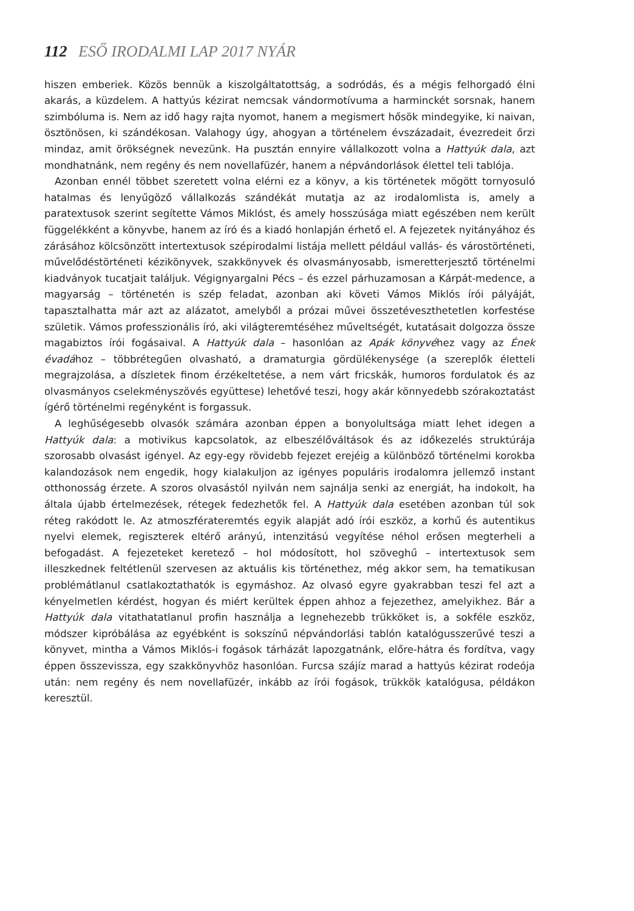112 ESŐ IRODALMI LAP 2017 NYÁR
hiszen emberiek. Közös bennük a kiszolgáltatottság, a sodródás, és a mégis felhorgadó élni akarás, a küzdelem. A hattyús kézirat nemcsak vándormotívuma a harminckét sorsnak, hanem szimbóluma is. Nem az idő hagy rajta nyomot, hanem a megismert hősök mindegyike, ki naivan, ösztönösen, ki szándékosan. Valahogy úgy, ahogyan a történelem évszázadait, évezredeit őrzi mindaz, amit örökségnek nevezünk. Ha pusztán ennyire vállalkozott volna a Hattyúk dala, azt mondhatnánk, nem regény és nem novellafüzér, hanem a népvándorlások élettel teli tablója.
Azonban ennél többet szeretett volna elérni ez a könyv, a kis történetek mögött tornyosuló hatalmas és lenyűgöző vállalkozás szándékát mutatja az az irodalomlista is, amely a paratextusok szerint segítette Vámos Miklóst, és amely hosszúsága miatt egészében nem került függelékként a könyvbe, hanem az író és a kiadó honlapján érhető el. A fejezetek nyitányához és zárásához kölcsönzött intertextusok szépirodalmi listája mellett például vallás- és várostörténeti, művelődéstörténeti kézikönyvek, szakkönyvek és olvasmányosabb, ismeretterjesztő történelmi kiadványok tucatjait találjuk. Végignyargalni Pécs – és ezzel párhuzamosan a Kárpát-medence, a magyarság – történetén is szép feladat, azonban aki követi Vámos Miklós írói pályáját, tapasztalhatta már azt az alázatot, amelyből a prózai művei összetéveszthetetlen korfestése születik. Vámos professzionális író, aki világteremtéséhez műveltségét, kutatásait dolgozza össze magabiztos írói fogásaival. A Hattyúk dala – hasonlóan az Apák könyvéhez vagy az Ének évadához – többrétegűen olvasható, a dramaturgia gördülékenysége (a szereplők életteli megrajzolása, a díszletek finom érzékeltetése, a nem várt fricskák, humoros fordulatok és az olvasmányos cselekményszövés együttese) lehetővé teszi, hogy akár könnyedebb szórakoztatást ígérő történelmi regényként is forgassuk.
A leghűségesebb olvasók számára azonban éppen a bonyolultsága miatt lehet idegen a Hattyúk dala: a motivikus kapcsolatok, az elbeszélőváltások és az időkezelés struktúrája szorosabb olvasást igényel. Az egy-egy rövidebb fejezet erejéig a különböző történelmi korokba kalandozások nem engedik, hogy kialakuljon az igényes populáris irodalomra jellemző instant otthonosság érzete. A szoros olvasástól nyilván nem sajnálja senki az energiát, ha indokolt, ha általa újabb értelmezések, rétegek fedezhetők fel. A Hattyúk dala esetében azonban túl sok réteg rakódott le. Az atmoszférateremtés egyik alapját adó írói eszköz, a korhű és autentikus nyelvi elemek, regiszterek eltérő arányú, intenzitású vegyítése néhol erősen megterheli a befogadást. A fejezeteket keretező – hol módosított, hol szöveghű – intertextusok sem illeszkednek feltétlenül szervesen az aktuális kis történethez, még akkor sem, ha tematikusan problémátlanul csatlakoztathatók is egymáshoz. Az olvasó egyre gyakrabban teszi fel azt a kényelmetlen kérdést, hogyan és miért kerültek éppen ahhoz a fejezethez, amelyikhez. Bár a Hattyúk dala vitathatatlanul profin használja a legnehezebb trükköket is, a sokféle eszköz, módszer kipróbálása az egyébként is sokszínű népvándorlási tablón katalógusszerűvé teszi a könyvet, mintha a Vámos Miklós-i fogások tárházát lapozgatnánk, előre-hátra és fordítva, vagy éppen összevissza, egy szakkönyvhöz hasonlóan. Furcsa szájíz marad a hattyús kézirat rodeója után: nem regény és nem novellafüzér, inkább az írói fogások, trükkök katalógusa, példákon keresztül.